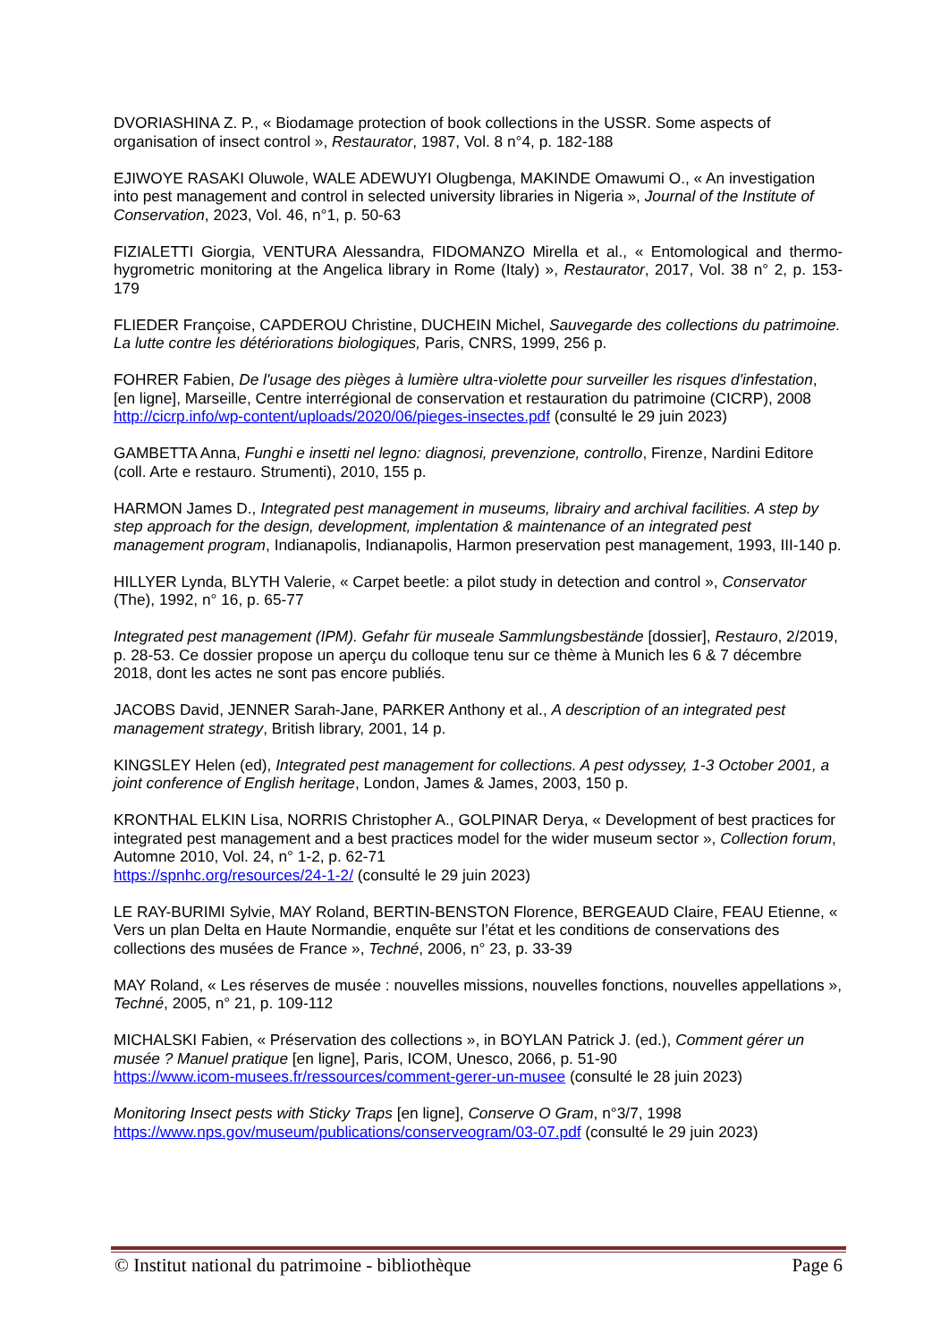DVORIASHINA Z. P., « Biodamage protection of book collections in the USSR. Some aspects of organisation of insect control », Restaurator, 1987, Vol. 8 n°4, p. 182-188
EJIWOYE RASAKI Oluwole, WALE ADEWUYI Olugbenga, MAKINDE Omawumi O., « An investigation into pest management and control in selected university libraries in Nigeria », Journal of the Institute of Conservation, 2023, Vol. 46, n°1, p. 50-63
FIZIALETTI Giorgia, VENTURA Alessandra, FIDOMANZO Mirella et al., « Entomological and thermo-hygrometric monitoring at the Angelica library in Rome (Italy) », Restaurator, 2017, Vol. 38 n° 2, p. 153-179
FLIEDER Françoise, CAPDEROU Christine, DUCHEIN Michel, Sauvegarde des collections du patrimoine. La lutte contre les détériorations biologiques, Paris, CNRS, 1999, 256 p.
FOHRER Fabien, De l'usage des pièges à lumière ultra-violette pour surveiller les risques d'infestation, [en ligne], Marseille, Centre interrégional de conservation et restauration du patrimoine (CICRP), 2008
http://cicrp.info/wp-content/uploads/2020/06/pieges-insectes.pdf (consulté le 29 juin 2023)
GAMBETTA Anna, Funghi e insetti nel legno: diagnosi, prevenzione, controllo, Firenze, Nardini Editore (coll. Arte e restauro. Strumenti), 2010, 155 p.
HARMON James D., Integrated pest management in museums, librairy and archival facilities. A step by step approach for the design, development, implentation & maintenance of an integrated pest management program, Indianapolis, Indianapolis, Harmon preservation pest management, 1993, III-140 p.
HILLYER Lynda, BLYTH Valerie, « Carpet beetle: a pilot study in detection and control », Conservator (The), 1992, n° 16, p. 65-77
Integrated pest management (IPM). Gefahr für museale Sammlungsbestände [dossier], Restauro, 2/2019, p. 28-53. Ce dossier propose un aperçu du colloque tenu sur ce thème à Munich les 6 & 7 décembre 2018, dont les actes ne sont pas encore publiés.
JACOBS David, JENNER Sarah-Jane, PARKER Anthony et al., A description of an integrated pest management strategy, British library, 2001, 14 p.
KINGSLEY Helen (ed), Integrated pest management for collections. A pest odyssey, 1-3 October 2001, a joint conference of English heritage, London, James & James, 2003, 150 p.
KRONTHAL ELKIN Lisa, NORRIS Christopher A., GOLPINAR Derya, « Development of best practices for integrated pest management and a best practices model for the wider museum sector », Collection forum, Automne 2010, Vol. 24, n° 1-2, p. 62-71
https://spnhc.org/resources/24-1-2/ (consulté le 29 juin 2023)
LE RAY-BURIMI Sylvie, MAY Roland, BERTIN-BENSTON Florence, BERGEAUD Claire, FEAU Etienne, « Vers un plan Delta en Haute Normandie, enquête sur l’état et les conditions de conservations des collections des musées de France », Techné, 2006, n° 23, p. 33-39
MAY Roland, « Les réserves de musée : nouvelles missions, nouvelles fonctions, nouvelles appellations », Techné, 2005, n° 21, p. 109-112
MICHALSKI Fabien, « Préservation des collections », in BOYLAN Patrick J. (ed.), Comment gérer un musée ? Manuel pratique [en ligne], Paris, ICOM, Unesco, 2066, p. 51-90
https://www.icom-musees.fr/ressources/comment-gerer-un-musee (consulté le 28 juin 2023)
Monitoring Insect pests with Sticky Traps [en ligne], Conserve O Gram, n°3/7, 1998
https://www.nps.gov/museum/publications/conserveogram/03-07.pdf (consulté le 29 juin 2023)
© Institut national du patrimoine - bibliothèque Page 6